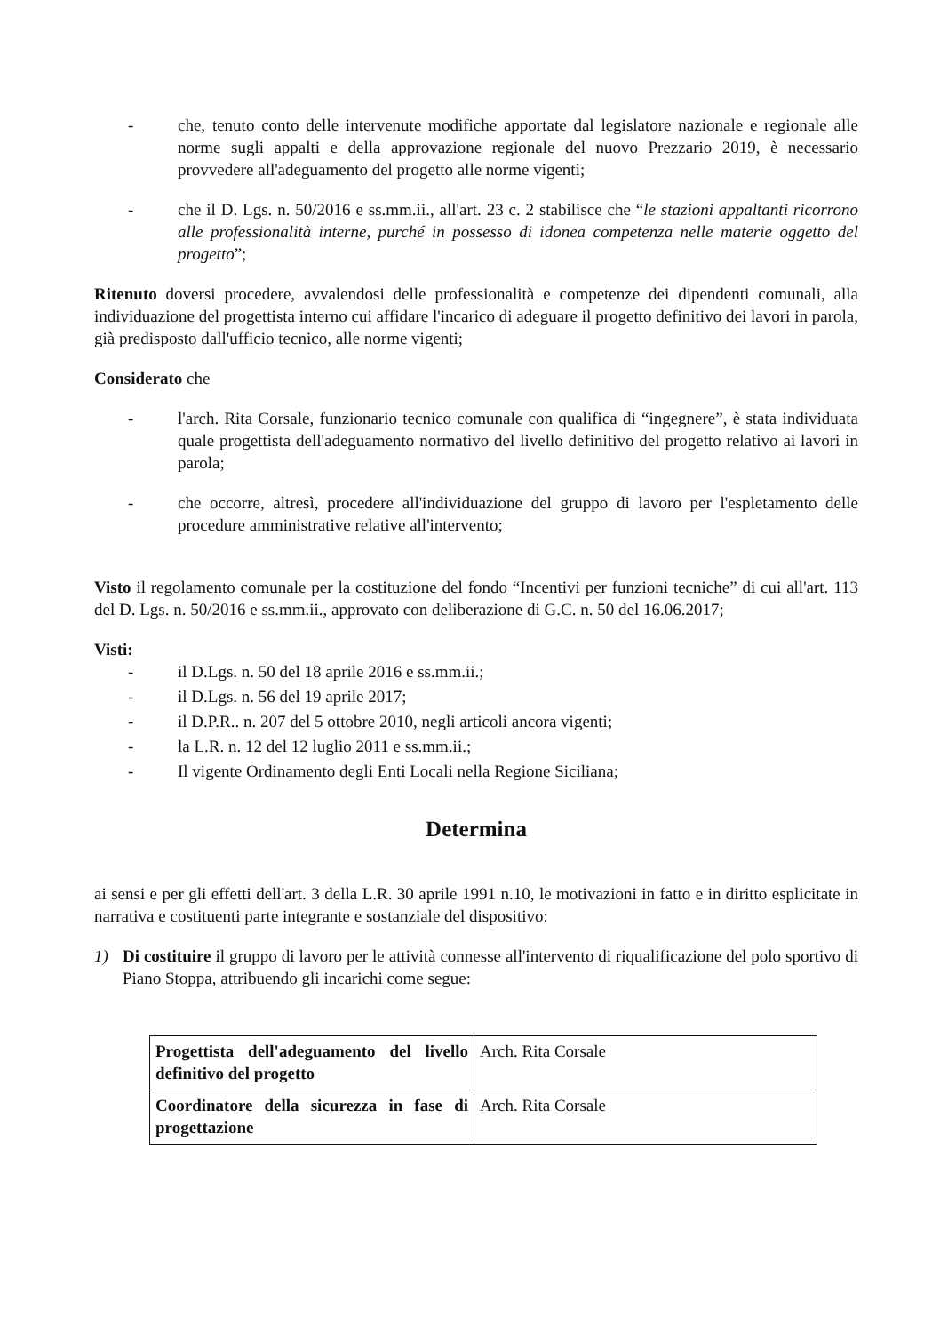- che, tenuto conto delle intervenute modifiche apportate dal legislatore nazionale e regionale alle norme sugli appalti e della approvazione regionale del nuovo Prezzario 2019, è necessario provvedere all'adeguamento del progetto alle norme vigenti;
- che il D. Lgs. n. 50/2016 e ss.mm.ii., all'art. 23 c. 2 stabilisce che “le stazioni appaltanti ricorrono alle professionalità interne, purché in possesso di idonea competenza nelle materie oggetto del progetto”;
Ritenuto doversi procedere, avvalendosi delle professionalità e competenze dei dipendenti comunali, alla individuazione del progettista interno cui affidare l'incarico di adeguare il progetto definitivo dei lavori in parola, già predisposto dall'ufficio tecnico, alle norme vigenti;
Considerato che
- l'arch. Rita Corsale, funzionario tecnico comunale con qualifica di “ingegnere”, è stata individuata quale progettista dell'adeguamento normativo del livello definitivo del progetto relativo ai lavori in parola;
- che occorre, altresì, procedere all'individuazione del gruppo di lavoro per l'espletamento delle procedure amministrative relative all'intervento;
Visto il regolamento comunale per la costituzione del fondo “Incentivi per funzioni tecniche” di cui all'art. 113 del D. Lgs. n. 50/2016 e ss.mm.ii., approvato con deliberazione di G.C. n. 50 del 16.06.2017;
Visti:
- il D.Lgs. n. 50 del 18 aprile 2016 e ss.mm.ii.;
- il D.Lgs. n. 56 del 19 aprile 2017;
- il D.P.R.. n. 207 del 5 ottobre 2010, negli articoli ancora vigenti;
- la L.R. n. 12 del 12 luglio 2011 e ss.mm.ii.;
- Il vigente Ordinamento degli Enti Locali nella Regione Siciliana;
Determina
ai sensi e per gli effetti dell'art. 3 della L.R. 30 aprile 1991 n.10, le motivazioni in fatto e in diritto esplicitate in narrativa e costituenti parte integrante e sostanziale del dispositivo:
1) Di costituire il gruppo di lavoro per le attività connesse all'intervento di riqualificazione del polo sportivo di Piano Stoppa, attribuendo gli incarichi come segue:
| Progettista dell'adeguamento del livello definitivo del progetto | Arch. Rita Corsale |
| Coordinatore della sicurezza in fase di progettazione | Arch. Rita Corsale |